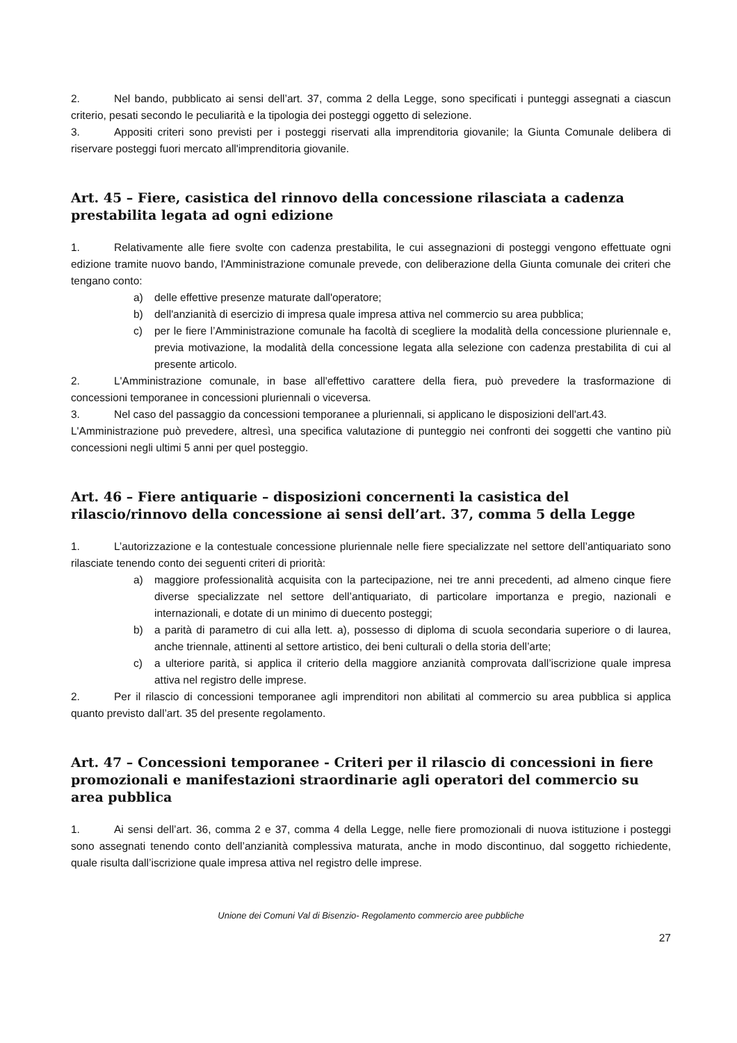2. Nel bando, pubblicato ai sensi dell’art. 37, comma 2 della Legge, sono specificati i punteggi assegnati a ciascun criterio, pesati secondo le peculiarità e la tipologia dei posteggi oggetto di selezione.
3. Appositi criteri sono previsti per i posteggi riservati alla imprenditoria giovanile; la Giunta Comunale delibera di riservare posteggi fuori mercato all'imprenditoria giovanile.
Art. 45 – Fiere, casistica del rinnovo della concessione rilasciata a cadenza prestabilita legata ad ogni edizione
1. Relativamente alle fiere svolte con cadenza prestabilita, le cui assegnazioni di posteggi vengono effettuate ogni edizione tramite nuovo bando, l'Amministrazione comunale prevede, con deliberazione della Giunta comunale dei criteri che tengano conto:
a) delle effettive presenze maturate dall'operatore;
b) dell'anzianità di esercizio di impresa quale impresa attiva nel commercio su area pubblica;
c) per le fiere l’Amministrazione comunale ha facoltà di scegliere la modalità della concessione pluriennale e, previa motivazione, la modalità della concessione legata alla selezione con cadenza prestabilita di cui al presente articolo.
2. L'Amministrazione comunale, in base all'effettivo carattere della fiera, può prevedere la trasformazione di concessioni temporanee in concessioni pluriennali o viceversa.
3. Nel caso del passaggio da concessioni temporanee a pluriennali, si applicano le disposizioni dell'art.43.
L'Amministrazione può prevedere, altresì, una specifica valutazione di punteggio nei confronti dei soggetti che vantino più concessioni negli ultimi 5 anni per quel posteggio.
Art. 46 – Fiere antiquarie – disposizioni concernenti la casistica del rilascio/rinnovo della concessione ai sensi dell’art. 37, comma 5 della Legge
1. L’autorizzazione e la contestuale concessione pluriennale nelle fiere specializzate nel settore dell’antiquariato sono rilasciate tenendo conto dei seguenti criteri di priorità:
a) maggiore professionalità acquisita con la partecipazione, nei tre anni precedenti, ad almeno cinque fiere diverse specializzate nel settore dell’antiquariato, di particolare importanza e pregio, nazionali e internazionali, e dotate di un minimo di duecento posteggi;
b) a parità di parametro di cui alla lett. a), possesso di diploma di scuola secondaria superiore o di laurea, anche triennale, attinenti al settore artistico, dei beni culturali o della storia dell’arte;
c) a ulteriore parità, si applica il criterio della maggiore anzianità comprovata dall’iscrizione quale impresa attiva nel registro delle imprese.
2. Per il rilascio di concessioni temporanee agli imprenditori non abilitati al commercio su area pubblica si applica quanto previsto dall’art. 35 del presente regolamento.
Art. 47 – Concessioni temporanee - Criteri per il rilascio di concessioni in fiere promozionali e manifestazioni straordinarie agli operatori del commercio su area pubblica
1. Ai sensi dell’art. 36, comma 2 e 37, comma 4 della Legge, nelle fiere promozionali di nuova istituzione i posteggi sono assegnati tenendo conto dell’anzianità complessiva maturata, anche in modo discontinuo, dal soggetto richiedente, quale risulta dall’iscrizione quale impresa attiva nel registro delle imprese.
Unione dei Comuni Val di Bisenzio- Regolamento commercio aree pubbliche
27